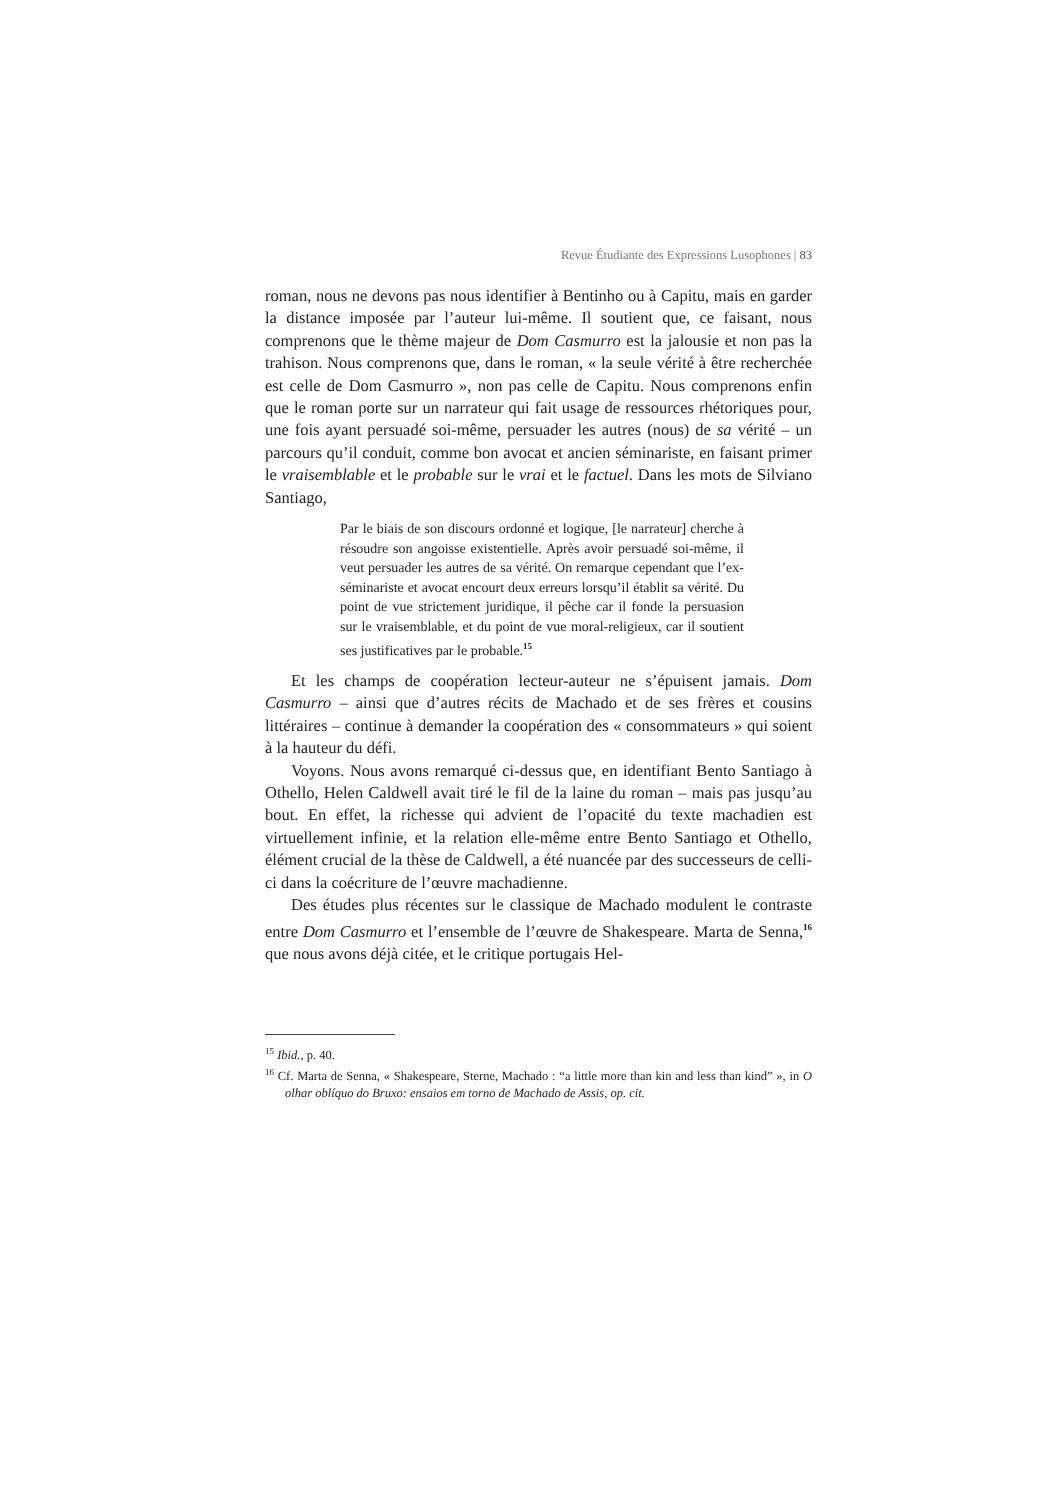Revue Étudiante des Expressions Lusophones | 83
roman, nous ne devons pas nous identifier à Bentinho ou à Capitu, mais en garder la distance imposée par l’auteur lui-même. Il soutient que, ce faisant, nous comprenons que le thème majeur de Dom Casmurro est la jalousie et non pas la trahison. Nous comprenons que, dans le roman, « la seule vérité à être recherchée est celle de Dom Casmurro », non pas celle de Capitu. Nous comprenons enfin que le roman porte sur un narrateur qui fait usage de ressources rhétoriques pour, une fois ayant persuadé soi-même, persuader les autres (nous) de sa vérité – un parcours qu’il conduit, comme bon avocat et ancien séminariste, en faisant primer le vraisemblable et le probable sur le vrai et le factuel. Dans les mots de Silviano Santiago,
Par le biais de son discours ordonné et logique, [le narrateur] cherche à résoudre son angoisse existentielle. Après avoir persuadé soi-même, il veut persuader les autres de sa vérité. On remarque cependant que l’ex-séminariste et avocat encourt deux erreurs lorsqu’il établit sa vérité. Du point de vue strictement juridique, il pêche car il fonde la persuasion sur le vraisemblable, et du point de vue moral-religieux, car il soutient ses justificatives par le probable.<sup>15</sup>
Et les champs de coopération lecteur-auteur ne s’épuisent jamais. Dom Casmurro – ainsi que d’autres récits de Machado et de ses frères et cousins littéraires – continue à demander la coopération des « consommateurs » qui soient à la hauteur du défi.
Voyons. Nous avons remarqué ci-dessus que, en identifiant Bento Santiago à Othello, Helen Caldwell avait tiré le fil de la laine du roman – mais pas jusqu’au bout. En effet, la richesse qui advient de l’opacité du texte machadien est virtuellement infinie, et la relation elle-même entre Bento Santiago et Othello, élément crucial de la thèse de Caldwell, a été nuancée par des successeurs de celli-ci dans la coécriture de l’œuvre machadienne.
Des études plus récentes sur le classique de Machado modulent le contraste entre Dom Casmurro et l’ensemble de l’œuvre de Shakespeare. Marta de Senna,<sup>16</sup> que nous avons déjà citée, et le critique portugais Hel-
<sup>15</sup> Ibid., p. 40.
<sup>16</sup> Cf. Marta de Senna, « Shakespeare, Sterne, Machado : “a little more than kin and less than kind” », in O olhar oblíquo do Bruxo: ensaios em torno de Machado de Assis, op. cit.